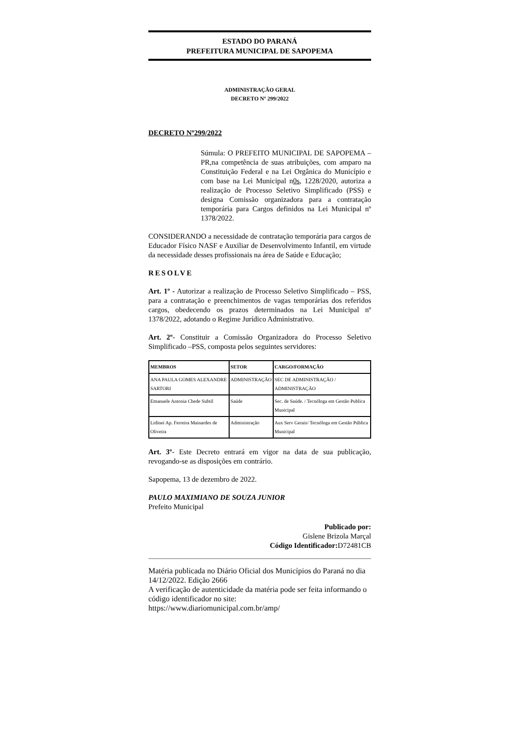ESTADO DO PARANÁ
PREFEITURA MUNICIPAL DE SAPOPEMA
ADMINISTRAÇÃO GERAL
DECRETO Nº 299/2022
DECRETO Nº299/2022
Súmula: O PREFEITO MUNICIPAL DE SAPOPEMA – PR,na competência de suas atribuições, com amparo na Constituição Federal e na Lei Orgânica do Município e com base na Lei Municipal n0s, 1228/2020, autoriza a realização de Processo Seletivo Simplificado (PSS) e designa Comissão organizadora para a contratação temporária para Cargos definidos na Lei Municipal nº 1378/2022.
CONSIDERANDO a necessidade de contratação temporária para cargos de Educador Físico NASF e Auxiliar de Desenvolvimento Infantil, em virtude da necessidade desses profissionais na área de Saúde e Educação;
RESOLVE
Art. 1º - Autorizar a realização de Processo Seletivo Simplificado – PSS, para a contratação e preenchimentos de vagas temporárias dos referidos cargos, obedecendo os prazos determinados na Lei Municipal nº 1378/2022, adotando o Regime Jurídico Administrativo.
Art. 2º- Constituir a Comissão Organizadora do Processo Seletivo Simplificado –PSS, composta pelos seguintes servidores:
| MEMBROS | SETOR | CARGO/FORMAÇÃO |
| --- | --- | --- |
| ANA PAULA GOMES ALEXANDRE SARTORI | ADMINISTRAÇÃO | SEC DE ADMINISTRAÇÃO / ADMINISTRAÇÃO |
| Emanuele Antonia Chede Subtil | Saúde | Sec. de Saúde. / Tecnóloga em Gestão Publica Municipal |
| Lidinei Ap. Ferreira Mainardes de Oliveira | Administração | Aux Serv Gerais/ Tecnóloga em Gestão Pública Municipal |
Art. 3º- Este Decreto entrará em vigor na data de sua publicação, revogando-se as disposições em contrário.
Sapopema, 13 de dezembro de 2022.
PAULO MAXIMIANO DE SOUZA JUNIOR
Prefeito Municipal
Publicado por:
Gislene Brizola Marçal
Código Identificador: D72481CB
Matéria publicada no Diário Oficial dos Municípios do Paraná no dia 14/12/2022. Edição 2666
A verificação de autenticidade da matéria pode ser feita informando o código identificador no site:
https://www.diariomunicipal.com.br/amp/